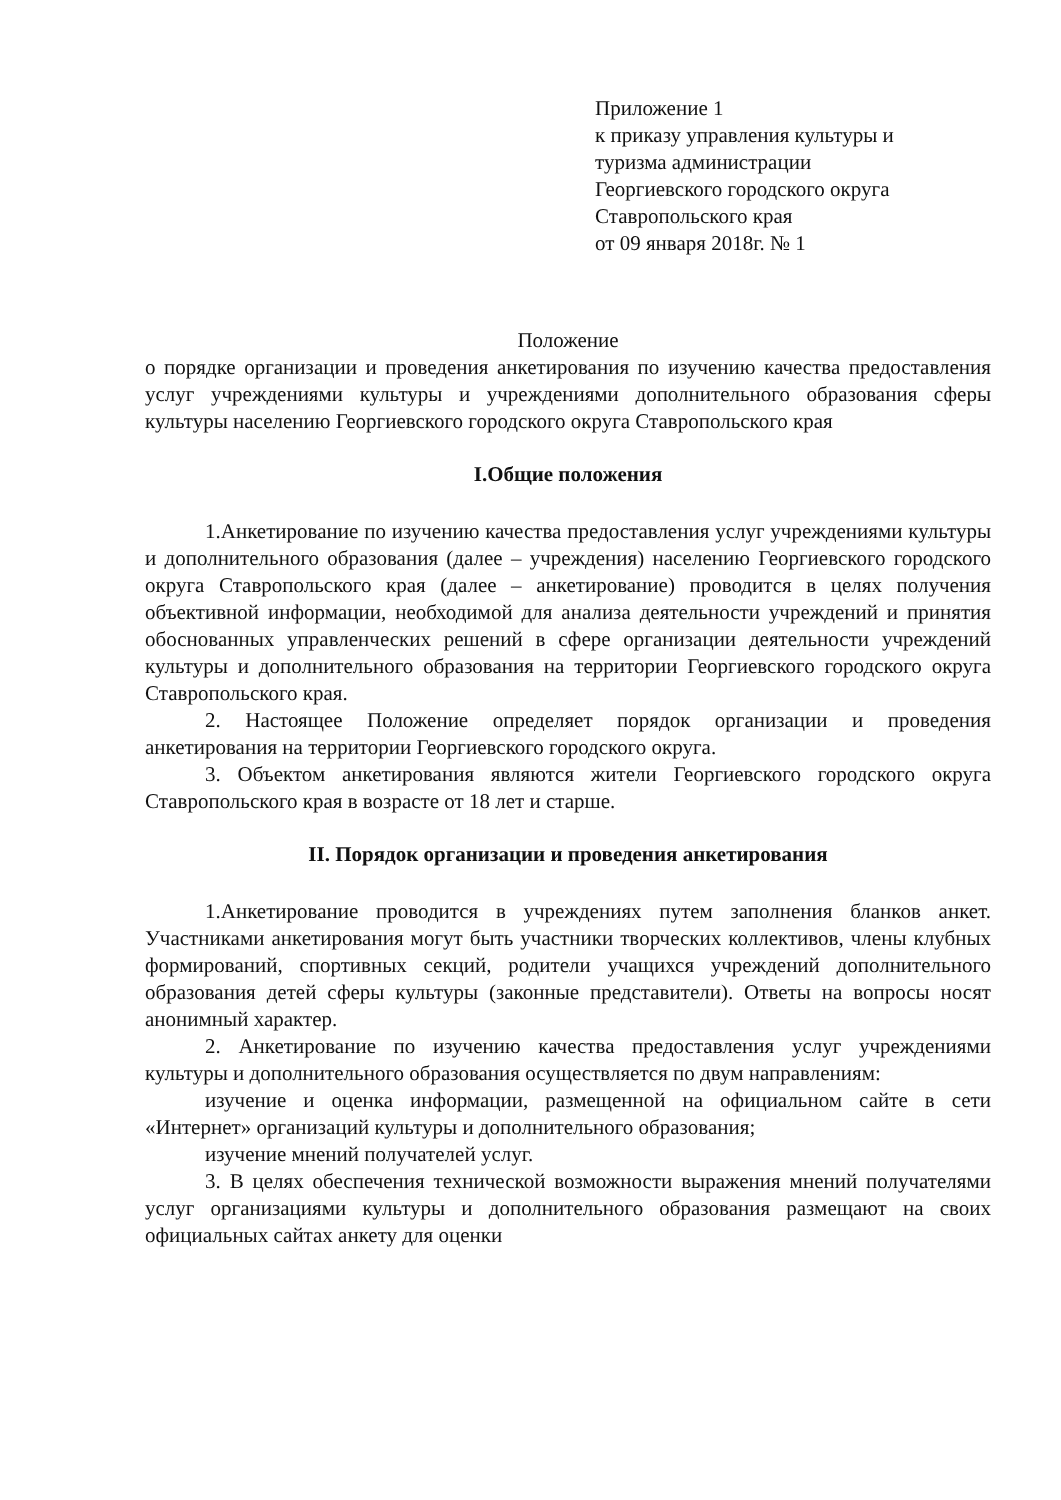Приложение 1
к приказу управления культуры и
туризма администрации
Георгиевского городского округа
Ставропольского края
от 09 января 2018г. № 1
Положение
о порядке организации и проведения анкетирования по изучению качества предоставления услуг учреждениями культуры и учреждениями дополнительного образования сферы культуры населению Георгиевского городского округа Ставропольского края
I.Общие положения
1.Анкетирование по изучению качества предоставления услуг учреждениями культуры и дополнительного образования (далее – учреждения) населению Георгиевского городского округа Ставропольского края (далее – анкетирование) проводится в целях получения объективной информации, необходимой для анализа деятельности учреждений и принятия обоснованных управленческих решений в сфере организации деятельности учреждений культуры и дополнительного образования на территории Георгиевского городского округа Ставропольского края.
2. Настоящее Положение определяет порядок организации и проведения анкетирования на территории Георгиевского городского округа.
3. Объектом анкетирования являются жители Георгиевского городского округа Ставропольского края в возрасте от 18 лет и старше.
II. Порядок организации и проведения анкетирования
1.Анкетирование проводится в учреждениях путем заполнения бланков анкет. Участниками анкетирования могут быть участники творческих коллективов, члены клубных формирований, спортивных секций, родители учащихся учреждений дополнительного образования детей сферы культуры (законные представители). Ответы на вопросы носят анонимный характер.
2. Анкетирование по изучению качества предоставления услуг учреждениями культуры и дополнительного образования осуществляется по двум направлениям:
изучение и оценка информации, размещенной на официальном сайте в сети «Интернет» организаций культуры и дополнительного образования;
изучение мнений получателей услуг.
3. В целях обеспечения технической возможности выражения мнений получателями услуг организациями культуры и дополнительного образования размещают на своих официальных сайтах анкету для оценки